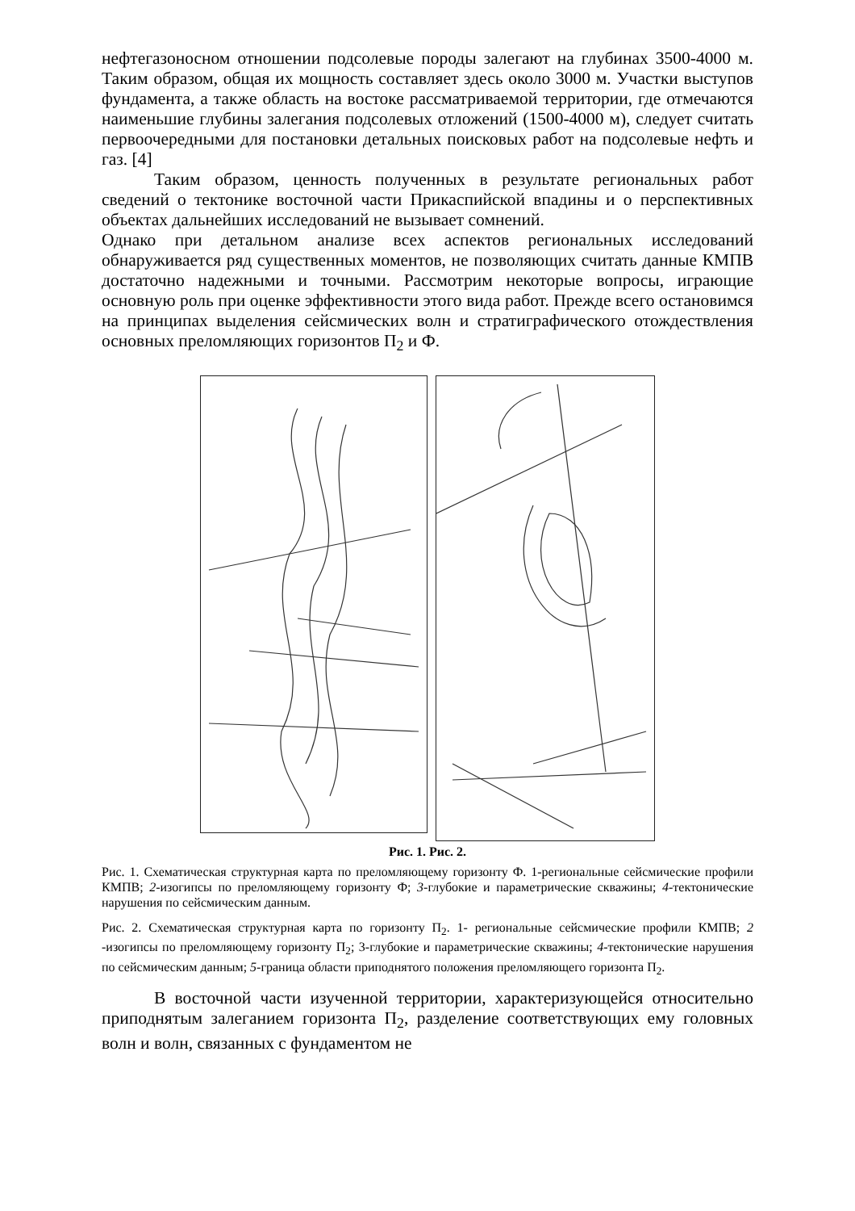нефтегазоносном отношении подсолевые породы залегают на глубинах 3500-4000 м. Таким образом, общая их мощность составляет здесь около 3000 м. Участки выступов фундамента, а также область на востоке рассматриваемой территории, где отмечаются наименьшие глубины залегания подсолевых отложений (1500-4000 м), следует считать первоочередными для постановки детальных поисковых работ на подсолевые нефть и газ. [4]
Таким образом, ценность полученных в результате региональных работ сведений о тектонике восточной части Прикаспийской впадины и о перспективных объектах дальнейших исследований не вызывает сомнений.
Однако при детальном анализе всех аспектов региональных исследований обнаруживается ряд существенных моментов, не позволяющих считать данные КМПВ достаточно надежными и точными. Рассмотрим некоторые вопросы, играющие основную роль при оценке эффективности этого вида работ. Прежде всего остановимся на принципах выделения сейсмических волн и стратиграфического отождествления основных преломляющих горизонтов П<sub>2</sub> и Ф.
Рис. 1. Рис. 2.
Рис. 1. Схематическая структурная карта по преломляющему горизонту Ф. 1-региональные сейсмические профили КМПВ; 2-изогипсы по преломляющему горизонту Ф; 3-глубокие и параметрические скважины; 4-тектонические нарушения по сейсмическим данным.
Рис. 2. Схематическая структурная карта по горизонту П<sub>2</sub>. 1- региональные сейсмические профили КМПВ; 2 -изогипсы по преломляющему горизонту П<sub>2</sub>; 3-глубокие и параметрические скважины; 4-тектонические нарушения по сейсмическим данным; 5-граница области приподнятого положения преломляющего горизонта П<sub>2</sub>.
В восточной части изученной территории, характеризующейся относительно приподнятым залеганием горизонта П<sub>2</sub>, разделение соответствующих ему головных волн и волн, связанных с фундаментом не